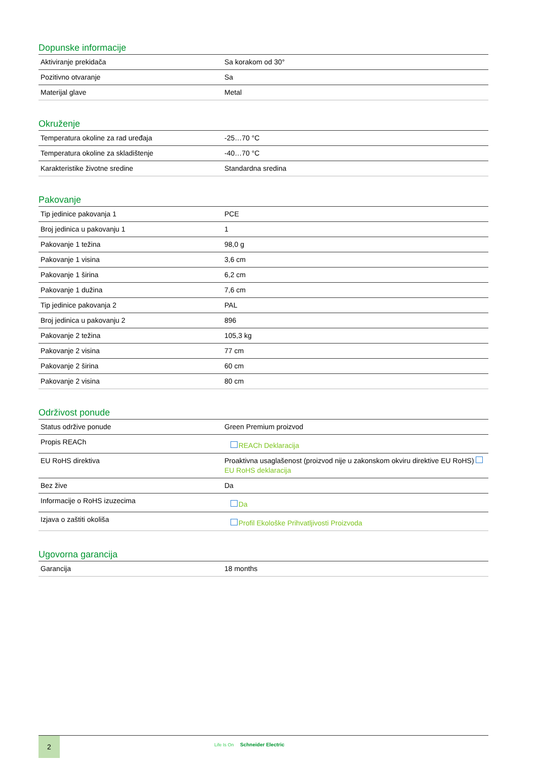Dopunske informacije
| Aktiviranje prekidača | Sa korakom od 30° |
| Pozitivno otvaranje | Sa |
| Materijal glave | Metal |
Okruženje
| Temperatura okoline za rad uređaja | -25…70 °C |
| Temperatura okoline za skladištenje | -40…70 °C |
| Karakteristike životne sredine | Standardna sredina |
Pakovanje
| Tip jedinice pakovanja 1 | PCE |
| Broj jedinica u pakovanju 1 | 1 |
| Pakovanje 1 težina | 98,0 g |
| Pakovanje 1 visina | 3,6 cm |
| Pakovanje 1 širina | 6,2 cm |
| Pakovanje 1 dužina | 7,6 cm |
| Tip jedinice pakovanja 2 | PAL |
| Broj jedinica u pakovanju 2 | 896 |
| Pakovanje 2 težina | 105,3 kg |
| Pakovanje 2 visina | 77 cm |
| Pakovanje 2 širina | 60 cm |
| Pakovanje 2 visina | 80 cm |
Održivost ponude
| Status održive ponude | Green Premium proizvod |
| Propis REACh | REACh Deklaracija |
| EU RoHS direktiva | Proaktivna usaglašenost (proizvod nije u zakonskom okviru direktive EU RoHS) EU RoHS deklaracija |
| Bez žive | Da |
| Informacije o RoHS izuzecima | Da |
| Izjava o zaštiti okoliša | Profil Ekološke Prihvatljivosti Proizvoda |
Ugovorna garancija
| Garancija | 18 months |
2
Life Is On Schneider Electric